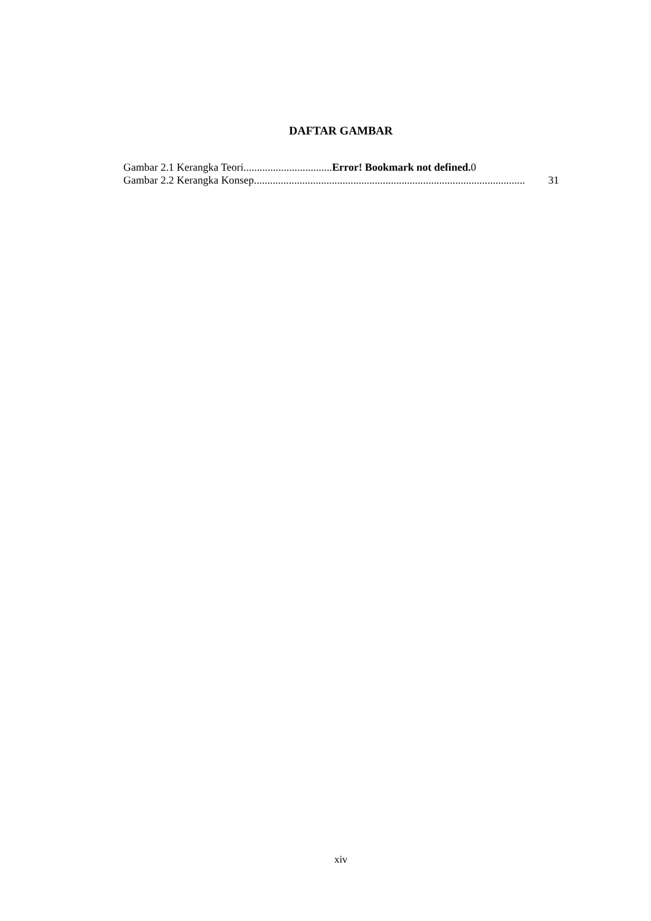DAFTAR GAMBAR
Gambar 2.1 Kerangka Teori................................. Error! Bookmark not defined. 0
Gambar 2.2 Kerangka Konsep ..................................................................................................... 31
xiv